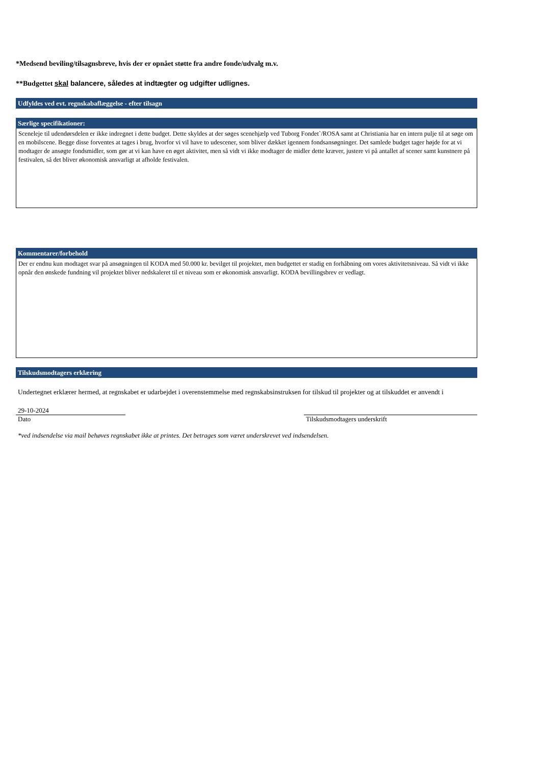*Medsend beviling/tilsagnsbreve, hvis der er opnået støtte fra andre fonde/udvalg m.v.
**Budgettet skal balancere, således at indtægter og udgifter udlignes.
Udfyldes ved evt. regnskabaflæggelse - efter tilsagn
Særlige specifikationer:
Sceneleje til udendørsdelen er ikke indregnet i dette budget. Dette skyldes at der søges scenehjælp ved Tuborg Fondet`/ROSA samt at Christiania har en intern pulje til at søge om en mobilscene. Begge disse forventes at tages i brug, hvorfor vi vil have to udescener, som bliver dækket igennem fondsansøgninger. Det samlede budget tager højde for at vi modtager de ansøgte fondsmidler, som gør at vi kan have en øget aktivitet, men så vidt vi ikke modtager de midler dette kræver, justere vi på antallet af scener samt kunstnere på festivalen, så det bliver økonomisk ansvarligt at afholde festivalen.
Kommentarer/forbehold
Der er endnu kun modtaget svar på ansøgningen til KODA med 50.000 kr. bevilget til projektet, men budgettet er stadig en forhåbning om vores aktivitetsniveau. Så vidt vi ikke opnår den ønskede fundning vil projektet bliver nedskaleret til et niveau som er økonomisk ansvarligt. KODA bevillingsbrev er vedlagt.
Tilskudsmodtagers erklæring
Undertegnet erklærer hermed, at regnskabet er udarbejdet i overenstemmelse med regnskabsinstruksen for tilskud til projekter og at tilskuddet er anvendt i
29-10-2024
Dato Tilskudsmodtagers underskrift
*ved indsendelse via mail behøves regnskabet ikke at printes. Det betrages som været underskrevet ved indsendelsen.